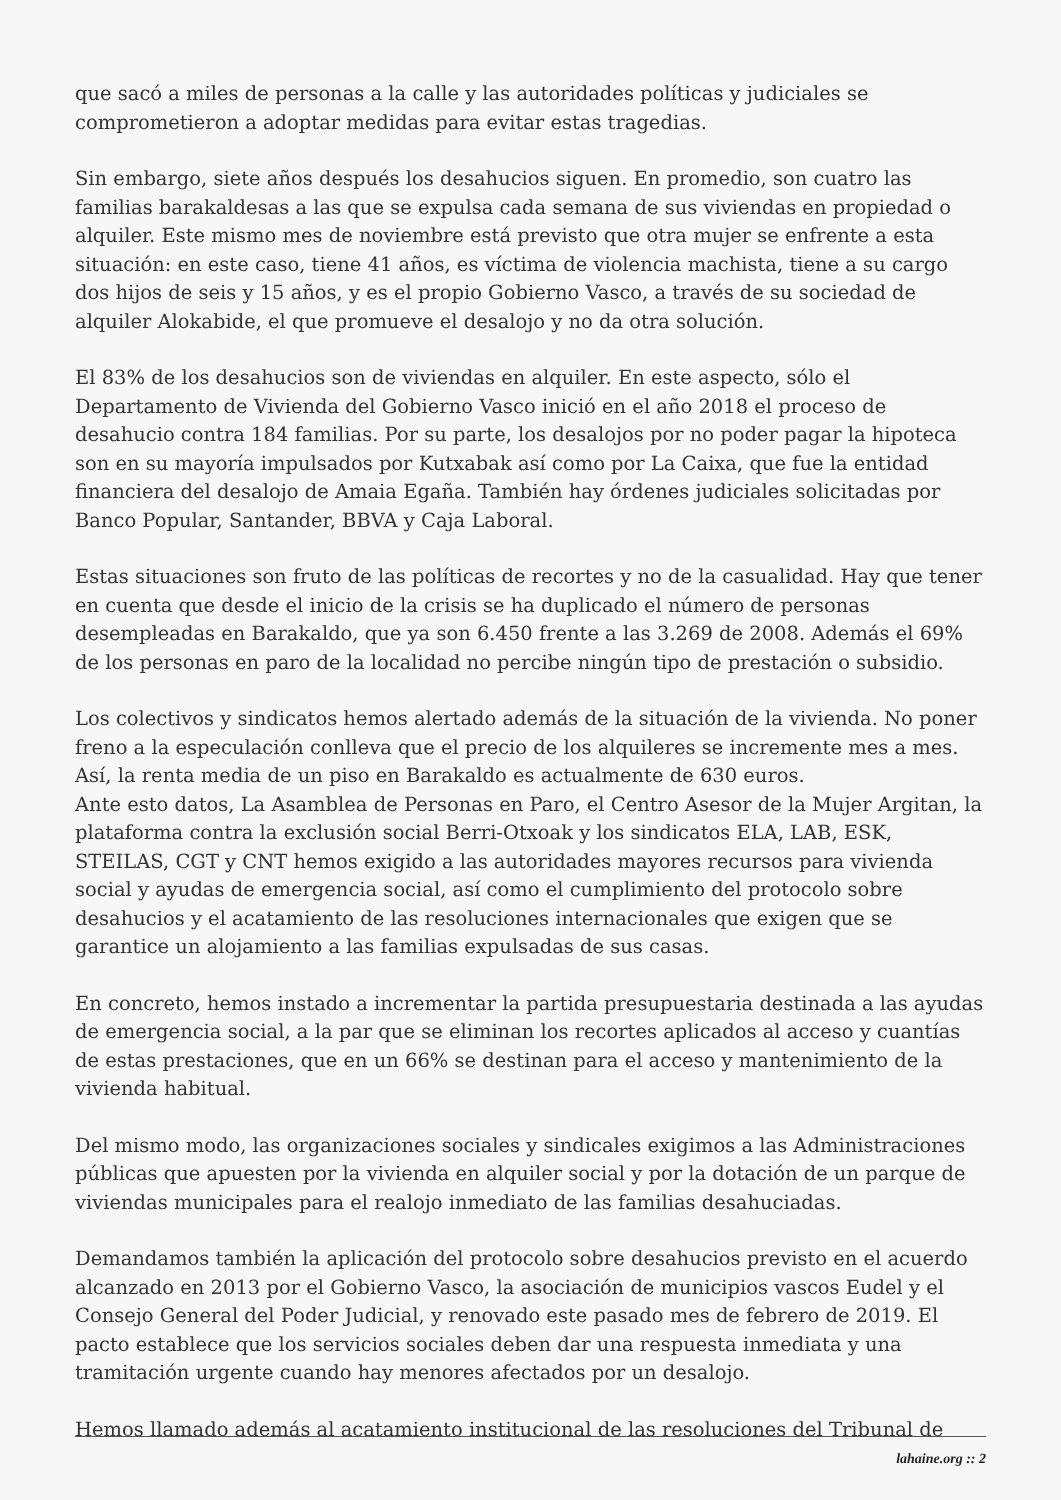que sacó a miles de personas a la calle y las autoridades políticas y judiciales se comprometieron a adoptar medidas para evitar estas tragedias.
Sin embargo, siete años después los desahucios siguen. En promedio, son cuatro las familias barakaldesas a las que se expulsa cada semana de sus viviendas en propiedad o alquiler. Este mismo mes de noviembre está previsto que otra mujer se enfrente a esta situación: en este caso, tiene 41 años, es víctima de violencia machista, tiene a su cargo dos hijos de seis y 15 años, y es el propio Gobierno Vasco, a través de su sociedad de alquiler Alokabide, el que promueve el desalojo y no da otra solución.
El 83% de los desahucios son de viviendas en alquiler. En este aspecto, sólo el Departamento de Vivienda del Gobierno Vasco inició en el año 2018 el proceso de desahucio contra 184 familias. Por su parte, los desalojos por no poder pagar la hipoteca son en su mayoría impulsados por Kutxabak así como por La Caixa, que fue la entidad financiera del desalojo de Amaia Egaña. También hay órdenes judiciales solicitadas por Banco Popular, Santander, BBVA y Caja Laboral.
Estas situaciones son fruto de las políticas de recortes y no de la casualidad. Hay que tener en cuenta que desde el inicio de la crisis se ha duplicado el número de personas desempleadas en Barakaldo, que ya son 6.450 frente a las 3.269 de 2008. Además el 69% de los personas en paro de la localidad no percibe ningún tipo de prestación o subsidio.
Los colectivos y sindicatos hemos alertado además de la situación de la vivienda. No poner freno a la especulación conlleva que el precio de los alquileres se incremente mes a mes. Así, la renta media de un piso en Barakaldo es actualmente de 630 euros.
Ante esto datos, La Asamblea de Personas en Paro, el Centro Asesor de la Mujer Argitan, la plataforma contra la exclusión social Berri-Otxoak y los sindicatos ELA, LAB, ESK, STEILAS, CGT y CNT hemos exigido a las autoridades mayores recursos para vivienda social y ayudas de emergencia social, así como el cumplimiento del protocolo sobre desahucios y el acatamiento de las resoluciones internacionales que exigen que se garantice un alojamiento a las familias expulsadas de sus casas.
En concreto, hemos instado a incrementar la partida presupuestaria destinada a las ayudas de emergencia social, a la par que se eliminan los recortes aplicados al acceso y cuantías de estas prestaciones, que en un 66% se destinan para el acceso y mantenimiento de la vivienda habitual.
Del mismo modo, las organizaciones sociales y sindicales exigimos a las Administraciones públicas que apuesten por la vivienda en alquiler social y por la dotación de un parque de viviendas municipales para el realojo inmediato de las familias desahuciadas.
Demandamos también la aplicación del protocolo sobre desahucios previsto en el acuerdo alcanzado en 2013 por el Gobierno Vasco, la asociación de municipios vascos Eudel y el Consejo General del Poder Judicial, y renovado este pasado mes de febrero de 2019. El pacto establece que los servicios sociales deben dar una respuesta inmediata y una tramitación urgente cuando hay menores afectados por un desalojo.
Hemos llamado además al acatamiento institucional de las resoluciones del Tribunal de
lahaine.org :: 2